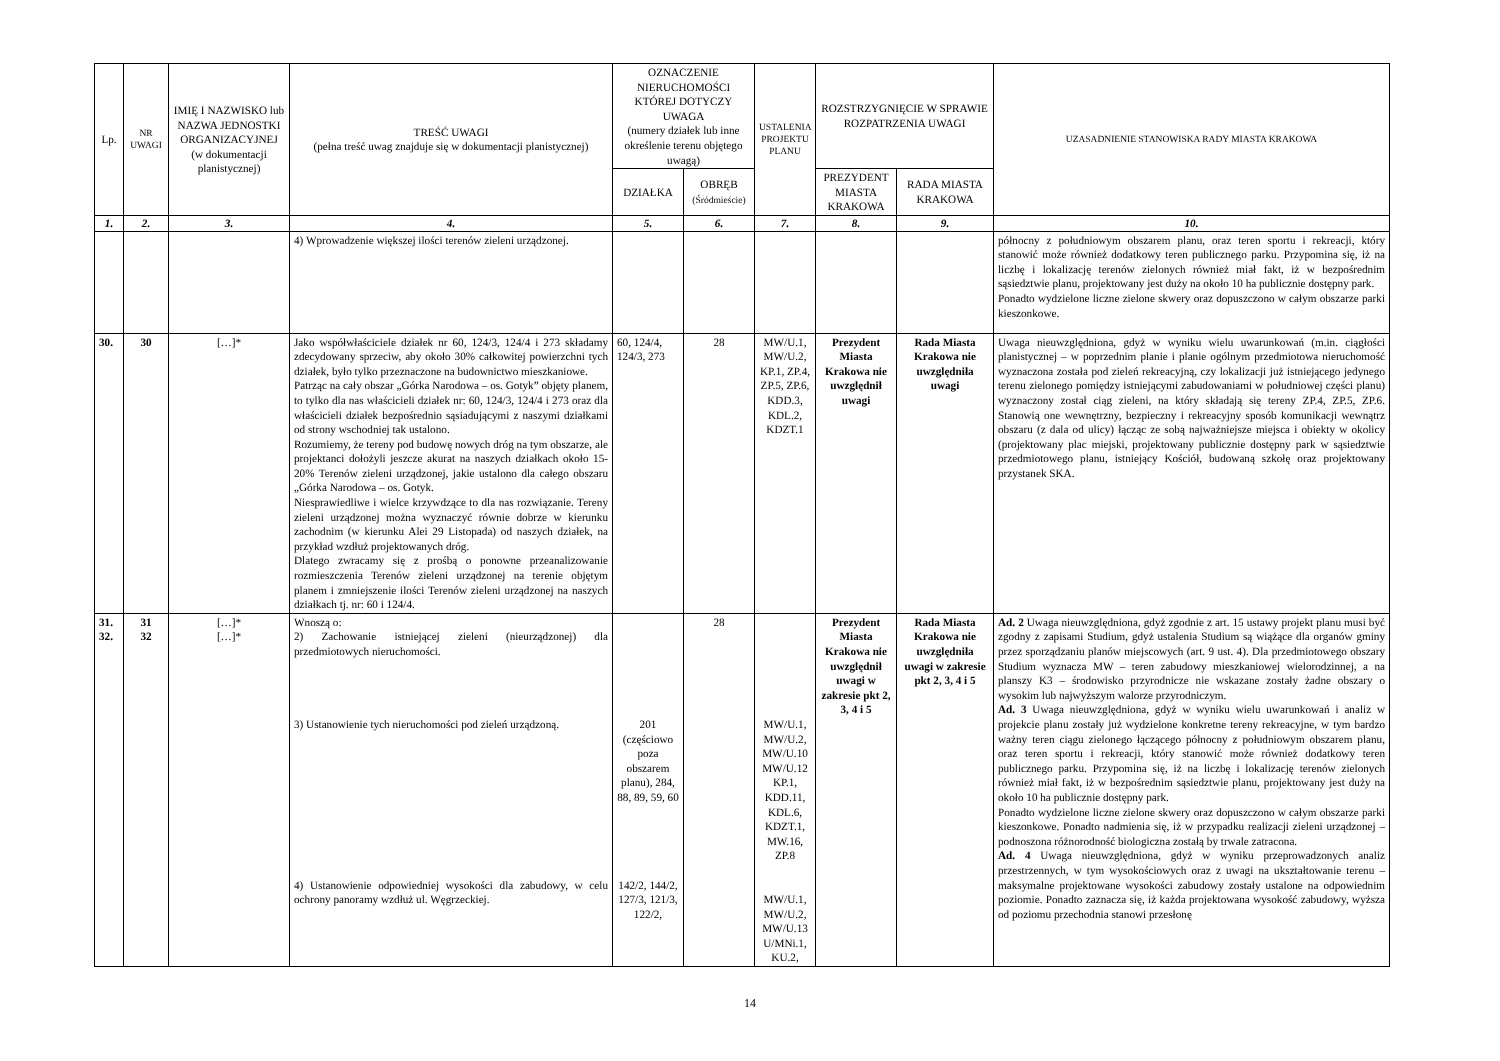| Lp. | NR UWAGI | IMIĘ I NAZWISKO lub NAZWA JEDNOSTKI ORGANIZACYJNEJ (w dokumentacji planistycznej) | TREŚĆ UWAGI (pełna treść uwag znajduje się w dokumentacji planistycznej) | OZNACZENIE NIERUCHOMOŚCI KTÓREJ DOTYCZY UWAGA (numery działek lub inne określenie terenu objętego uwagą) | | USTALENIA PROJEKTU PLANU | ROZSTRZYGNIĘCIE W SPRAWIE ROZPATRZENIA UWAGI | | UZASADNIENIE STANOWISKA RADY MIASTA KRAKOWA |
| --- | --- | --- | --- | --- | --- | --- | --- | --- | --- |
| | | | | DZIAŁKA | OBRĘB (Śródmieście) | | PREZYDENT MIASTA KRAKOWA | RADA MIASTA KRAKOWA | |
| 1. | 2. | 3. | 4. | 5. | 6. | 7. | 8. | 9. | 10. |
| | | | 4) Wprowadzenie większej ilości terenów zieleni urządzonej. | | | | | | północny z południowym obszarem planu, oraz teren sportu i rekreacji, który stanowić może również dodatkowy teren publicznego parku. Przypomina się, iż na liczbę i lokalizację terenów zielonych również miał fakt, iż w bezpośrednim sąsiedztwie planu, projektowany jest duży na około 10 ha publicznie dostępny park. Ponadto wydzielone liczne zielone skwery oraz dopuszczono w całym obszarze parki kieszonkowe. |
| 30. | 30 | […]* | Jako współwłaściciele działek nr 60, 124/3, 124/4 i 273 składamy zdecydowany sprzeciw, aby około 30% całkowitej powierzchni tych działek, było tylko przeznaczone na budownictwo mieszkaniowe. Patrząc na cały obszar „Górka Narodowa – os. Gotyk” objęty planem, to tylko dla nas właścicieli działek nr: 60, 124/3, 124/4 i 273 oraz dla właścicieli działek bezpośrednio sąsiadującymi z naszymi działkami od strony wschodniej tak ustalono. Rozumiemy, że tereny pod budowę nowych dróg na tym obszarze, ale projektanci dołożyli jeszcze akurat na naszych działkach około 15-20% Terenów zieleni urządzonej, jakie ustalono dla całego obszaru „Górka Narodowa – os. Gotyk. Niesprawiedliwe i wielce krzywdzące to dla nas rozwiązanie. Tereny zieleni urządzonej można wyznaczyć równie dobrze w kierunku zachodnim (w kierunku Alei 29 Listopada) od naszych działek, na przykład wzdłuż projektowanych dróg. Dlatego zwracamy się z prośbą o ponowne przeanalizowanie rozmieszczenia Terenów zieleni urządzonej na terenie objętym planem i zmniejszenie ilości Terenów zieleni urządzonej na naszych działkach tj. nr: 60 i 124/4. | 60, 124/4, 124/3, 273 | 28 | MW/U.1, MW/U.2, KP.1, ZP.4, ZP.5, ZP.6, KDD.3, KDL.2, KDZT.1 | Prezydent Miasta Krakowa nie uwzględnił uwagi | Rada Miasta Krakowa nie uwzględniła uwagi | Uwaga nieuwzględniona, gdyż w wyniku wielu uwarunkowań (m.in. ciągłości planistycznej – w poprzednim planie i planie ogólnym przedmiotowa nieruchomość wyznaczona została pod zieleń rekreacyjną, czy lokalizacji już istniejącego jedynego terenu zielonego pomiędzy istniejącymi zabudowaniami w południowej części planu) wyznaczony został ciąg zieleni, na który składają się tereny ZP.4, ZP.5, ZP.6. Stanowią one wewnętrzny, bezpieczny i rekreacyjny sposób komunikacji wewnątrz obszaru (z dala od ulicy) łącząc ze sobą najważniejsze miejsca i obiekty w okolicy (projektowany plac miejski, projektowany publicznie dostępny park w sąsiedztwie przedmiotowego planu, istniejący Kościół, budowaną szkołę oraz projektowany przystanek SKA. |
| 31. 32. | 31 32 | […]* […]* | Wnoszą o: 2) Zachowanie istniejącej zieleni (nieurządzonej) dla przedmiotowych nieruchomości. 3) Ustanowienie tych nieruchomości pod zieleń urządzoną. 4) Ustanowienie odpowiedniej wysokości dla zabudowy, w celu ochrony panoramy wzdłuż ul. Węgrzeckiej. | 201 (częściowo poza obszarem planu), 284, 88, 89, 59, 60 142/2, 144/2, 127/3, 121/3, 122/2, | 28 | MW/U.1, MW/U.2, MW/U.10 MW/U.12 KP.1, KDD.11, KDL.6, KDZT.1, MW.16, ZP.8 MW/U.1, MW/U.2, MW/U.13 U/MNi.1, KU.2, | Prezydent Miasta Krakowa nie uwzględnił uwagi w zakresie pkt 2, 3, 4 i 5 | Rada Miasta Krakowa nie uwzględniła uwagi w zakresie pkt 2, 3, 4 i 5 | Ad. 2 Uwaga nieuwzględniona, gdyż zgodnie z art. 15 ustawy projekt planu musi być zgodny z zapisami Studium, gdyż ustalenia Studium są wiążące dla organów gminy przez sporządzaniu planów miejscowych (art. 9 ust. 4). Dla przedmiotowego obszary Studium wyznacza MW – teren zabudowy mieszkaniowej wielorodzinnej, a na planszy K3 – środowisko przyrodnicze nie wskazane zostały żadne obszary o wysokim lub najwyższym walorze przyrodniczym. Ad. 3 Uwaga nieuwzględniona, gdyż w wyniku wielu uwarunkowań i analiz w projekcie planu zostały już wydzielone konkretne tereny rekreacyjne, w tym bardzo ważny teren ciągu zielonego łączącego północny z południowym obszarem planu, oraz teren sportu i rekreacji, który stanowić może również dodatkowy teren publicznego parku. Przypomina się, iż na liczbę i lokalizację terenów zielonych również miał fakt, iż w bezpośrednim sąsiedztwie planu, projektowany jest duży na około 10 ha publicznie dostępny park. Ponadto wydzielone liczne zielone skwery oraz dopuszczono w całym obszarze parki kieszonkowe. Ponadto nadmienia się, iż w przypadku realizacji zieleni urządzonej – podnoszona różnorodność biologiczna zostałą by trwale zatracona. Ad. 4 Uwaga nieuwzględniona, gdyż w wyniku przeprowadzonych analiz przestrzennych, w tym wysokościowych oraz z uwagi na ukształtowanie terenu – maksymalne projektowane wysokości zabudowy zostały ustalone na odpowiednim poziomie. Ponadto zaznacza się, iż każda projektowana wysokość zabudowy, wyższa od poziomu przechodnia stanowi przesłonę |
14